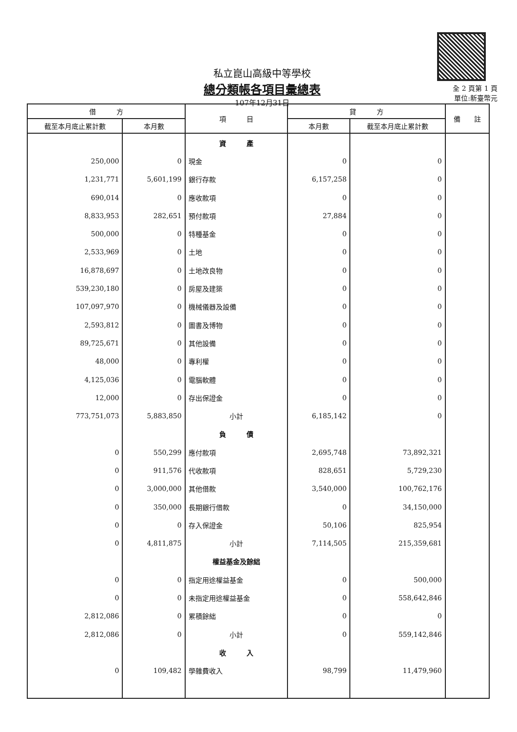私立崑山高級中等學校
總分類帳各項目彙總表
107年12月31日
全 2 頁第 1 頁
單位:新臺幣元
| 借 方 | | 項 目 | 貸 方 | | 備 註 |
| --- | --- | --- | --- | --- | --- |
| 截至本月底止累計數 | 本月數 | | 本月數 | 截至本月底止累計數 | |
| | | 資 產 | | | |
| 250,000 | 0 | 現金 | 0 | 0 | |
| 1,231,771 | 5,601,199 | 銀行存款 | 6,157,258 | 0 | |
| 690,014 | 0 | 應收款項 | 0 | 0 | |
| 8,833,953 | 282,651 | 預付款項 | 27,884 | 0 | |
| 500,000 | 0 | 特種基金 | 0 | 0 | |
| 2,533,969 | 0 | 土地 | 0 | 0 | |
| 16,878,697 | 0 | 土地改良物 | 0 | 0 | |
| 539,230,180 | 0 | 房屋及建築 | 0 | 0 | |
| 107,097,970 | 0 | 機械儀器及設備 | 0 | 0 | |
| 2,593,812 | 0 | 圖書及博物 | 0 | 0 | |
| 89,725,671 | 0 | 其他設備 | 0 | 0 | |
| 48,000 | 0 | 專利權 | 0 | 0 | |
| 4,125,036 | 0 | 電腦軟體 | 0 | 0 | |
| 12,000 | 0 | 存出保證金 | 0 | 0 | |
| 773,751,073 | 5,883,850 | 小計 | 6,185,142 | 0 | |
| | | 負 債 | | | |
| 0 | 550,299 | 應付款項 | 2,695,748 | 73,892,321 | |
| 0 | 911,576 | 代收款項 | 828,651 | 5,729,230 | |
| 0 | 3,000,000 | 其他借款 | 3,540,000 | 100,762,176 | |
| 0 | 350,000 | 長期銀行借款 | 0 | 34,150,000 | |
| 0 | 0 | 存入保證金 | 50,106 | 825,954 | |
| 0 | 4,811,875 | 小計 | 7,114,505 | 215,359,681 | |
| | | 權益基金及餘絀 | | | |
| 0 | 0 | 指定用途權益基金 | 0 | 500,000 | |
| 0 | 0 | 未指定用途權益基金 | 0 | 558,642,846 | |
| 2,812,086 | 0 | 累積餘絀 | 0 | 0 | |
| 2,812,086 | 0 | 小計 | 0 | 559,142,846 | |
| | | 收 入 | | | |
| 0 | 109,482 | 學雜費收入 | 98,799 | 11,479,960 | |